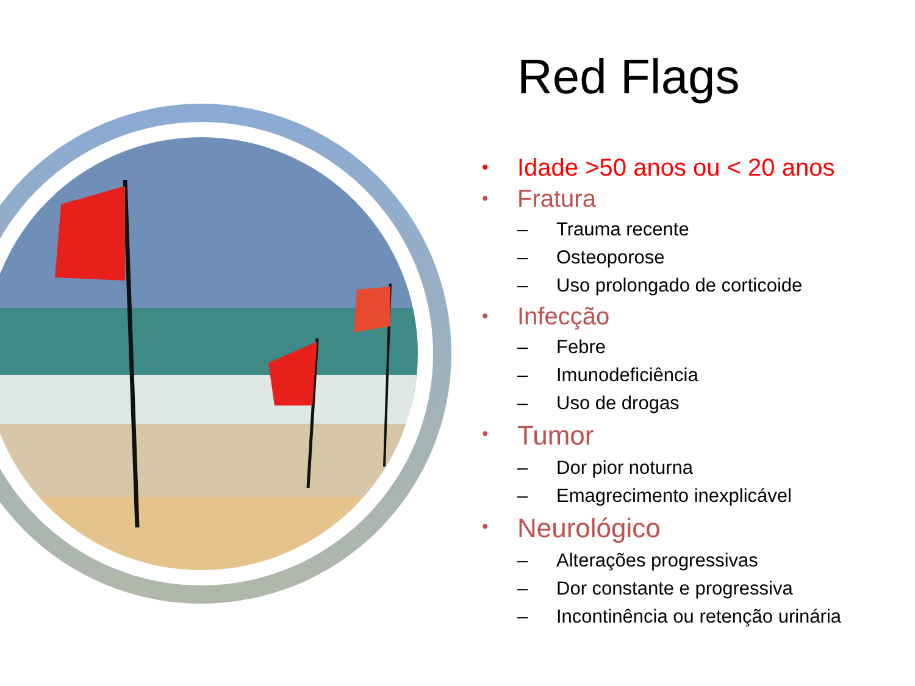Red Flags
• Idade >50 anos ou < 20 anos
• Fratura
– Trauma recente
– Osteoporose
– Uso prolongado de corticoide
• Infecção
– Febre
– Imunodeficiência
– Uso de drogas
• Tumor
– Dor pior noturna
– Emagrecimento inexplicável
• Neurológico
– Alterações progressivas
– Dor constante e progressiva
– Incontinência ou retenção urinária